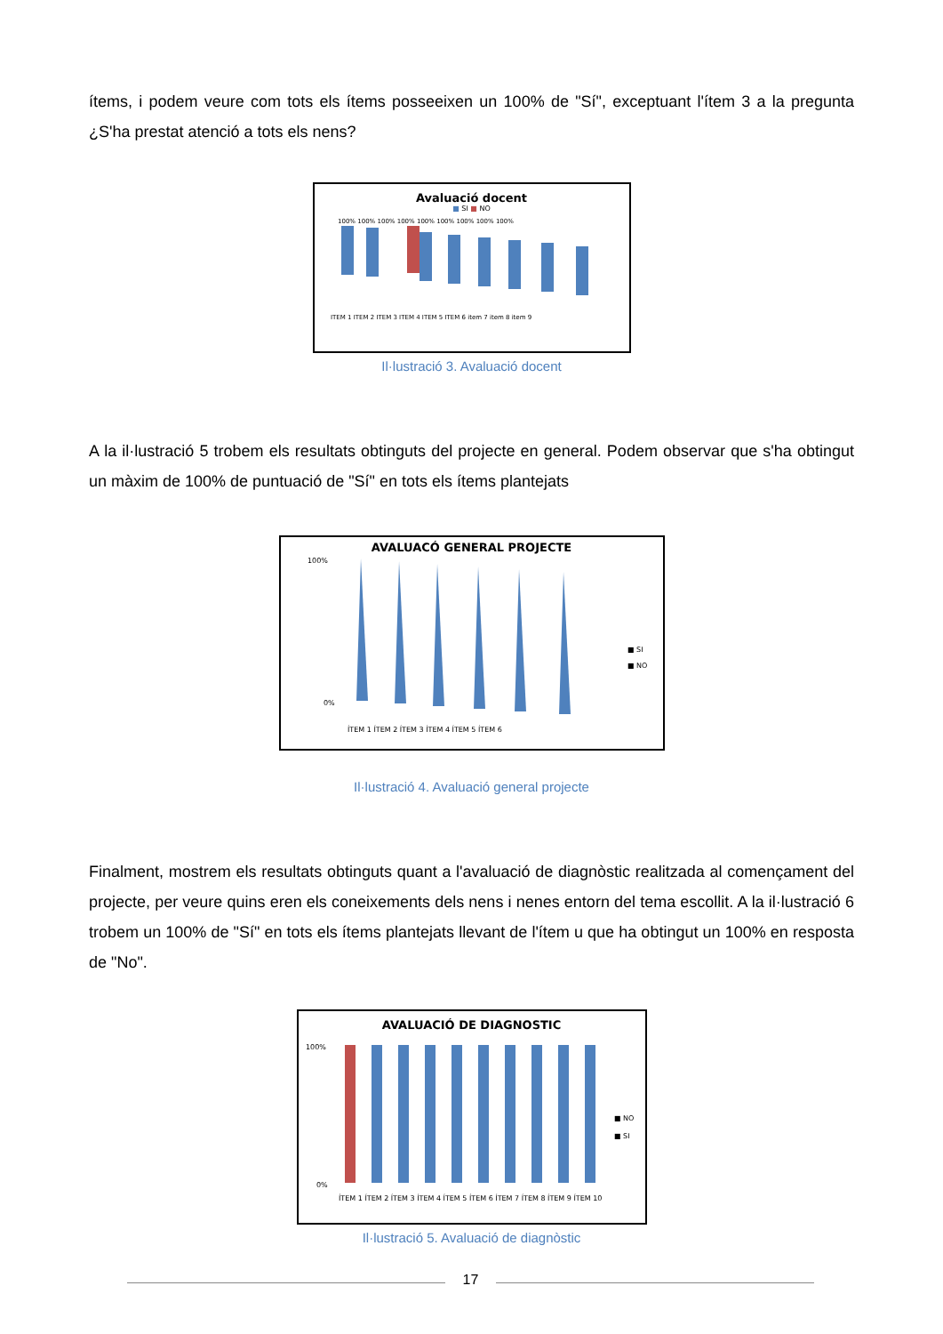ítems, i podem veure com tots els ítems posseeixen un 100% de "Sí", exceptuant l'ítem 3 a la pregunta ¿S'ha prestat atenció a tots els nens?
Avaluació docent
■ SI ■ NO
ITEM 1 ITEM 2 ITEM 3 ITEM 4 ITEM 5 ITEM 6 item 7 item 8 item 9
100% 100% 100% 100% 100% 100% 100% 100% 100%
Il·lustració 3. Avaluació docent
A la il·lustració 5 trobem els resultats obtinguts del projecte en general. Podem observar que s'ha obtingut un màxim de 100% de puntuació de "Sí" en tots els ítems plantejats
AVALUACÓ GENERAL PROJECTE
100%
0%
■ SI
■ NO
ÍTEM 1 ÍTEM 2 ÍTEM 3 ÍTEM 4 ÍTEM 5 ÍTEM 6
Il·lustració 4. Avaluació general projecte
Finalment, mostrem els resultats obtinguts quant a l'avaluació de diagnòstic realitzada al començament del projecte, per veure quins eren els coneixements dels nens i nenes entorn del tema escollit. A la il·lustració 6 trobem un 100% de "Sí" en tots els ítems plantejats llevant de l'ítem u que ha obtingut un 100% en resposta de "No".
AVALUACIÓ DE DIAGNOSTIC
100%
0%
■ NO
■ SI
ÍTEM 1 ÍTEM 2 ÍTEM 3 ÍTEM 4 ÍTEM 5 ÍTEM 6 ÍTEM 7 ÍTEM 8 ÍTEM 9 ÍTEM 10
Il·lustració 5. Avaluació de diagnòstic
17